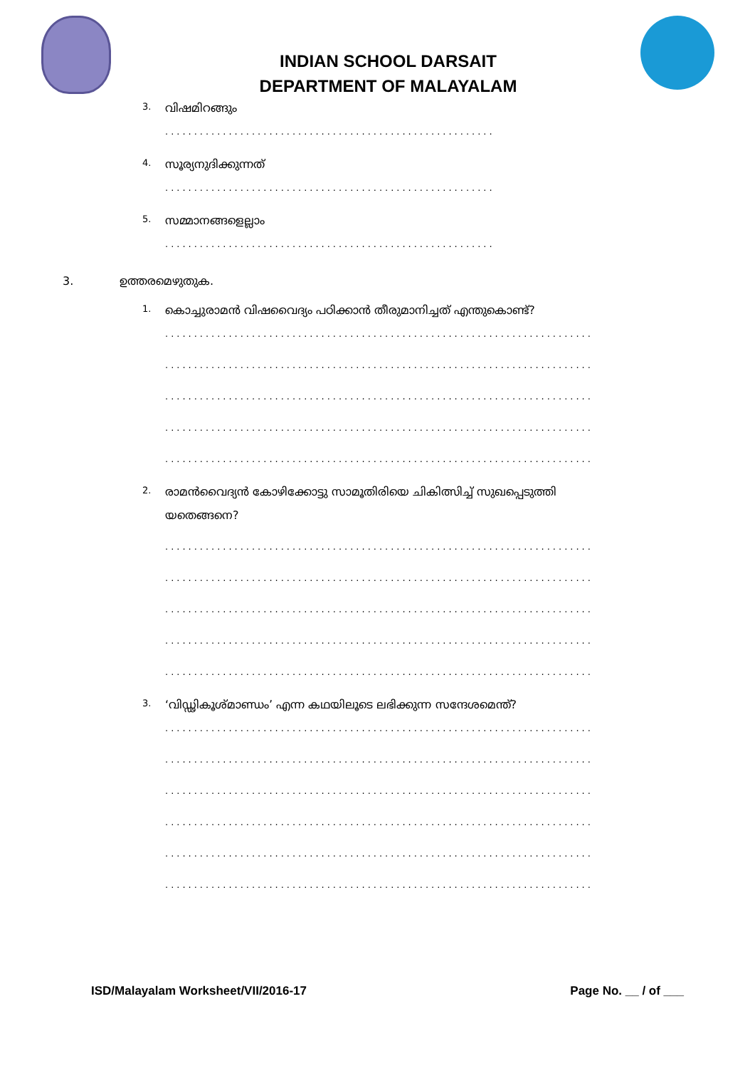INDIAN SCHOOL DARSAIT
DEPARTMENT OF MALAYALAM
3. വിഷമിറങ്ങും
.........................................................
4. സൂര്യനുദിക്കുന്നത്
.........................................................
5. സമ്മാനങ്ങളെല്ലാം
.........................................................
3. ഉത്തരമെഴുതുക.
1. കൊച്ചുരാമൻ വിഷവൈദ്യം പഠിക്കാൻ തീരുമാനിച്ചത് എന്തുകൊണ്ട്?
..........................................................................
..........................................................................
..........................................................................
..........................................................................
..........................................................................
2. രാമൻവൈദ്യൻ കോഴിക്കോട്ടു സാമൂതിരിയെ ചികിത്സിച്ച് സുഖപ്പെടുത്തി
യതെങ്ങനെ?
..........................................................................
..........................................................................
..........................................................................
..........................................................................
..........................................................................
3. ‘വിഡ്ഢികൂശ്മാണ്ഡം’ എന്ന കഥയിലൂടെ ലഭിക്കുന്ന സന്ദേശമെന്ത്?
..........................................................................
..........................................................................
..........................................................................
..........................................................................
..........................................................................
..........................................................................
ISD/Malayalam Worksheet/VII/2016-17 Page No. __ / of ___